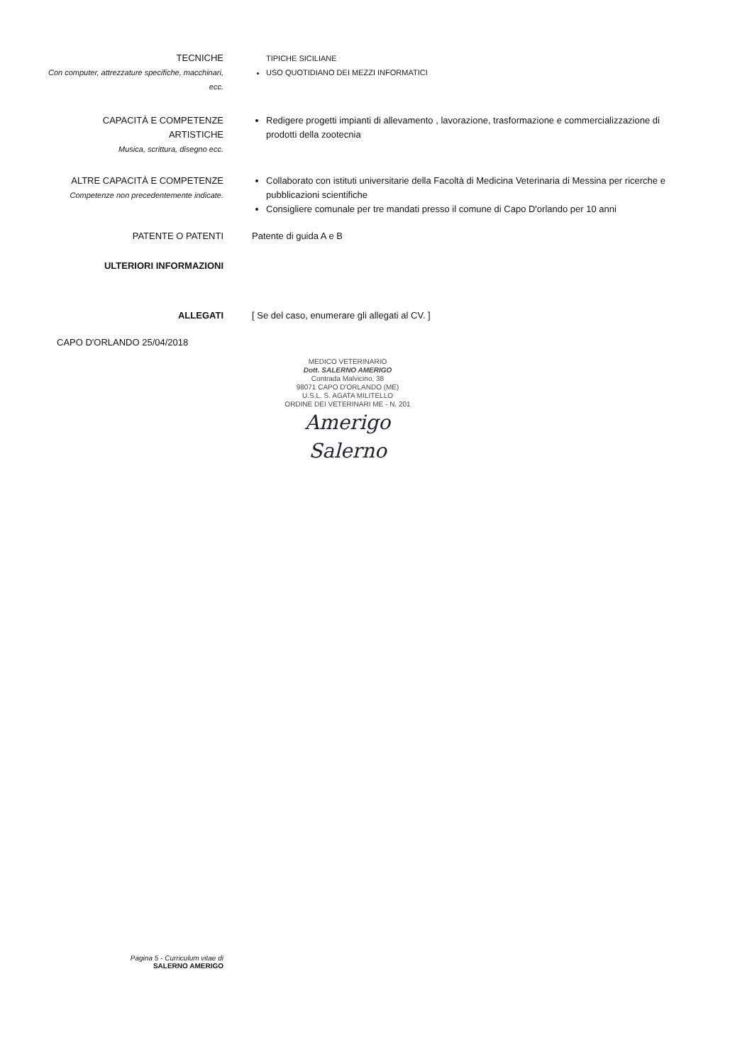TECNICHE
Con computer, attrezzature specifiche, macchinari, ecc.
TIPICHE SICILIANE
USO QUOTIDIANO DEI MEZZI INFORMATICI
CAPACITÀ E COMPETENZE
ARTISTICHE
Musica, scrittura, disegno ecc.
Redigere progetti impianti di allevamento , lavorazione, trasformazione e commercializzazione di prodotti della zootecnia
ALTRE CAPACITÀ E COMPETENZE
Competenze non precedentemente indicate.
Collaborato con istituti universitarie della Facoltà di Medicina Veterinaria di Messina per ricerche e pubblicazioni scientifiche
Consigliere comunale per tre mandati presso il comune di Capo D'orlando per 10 anni
PATENTE O PATENTI Patente di guida A e B
ULTERIORI INFORMAZIONI
ALLEGATI [ Se del caso, enumerare gli allegati al CV. ]
CAPO D'ORLANDO 25/04/2018
MEDICO VETERINARIO
Dott. SALERNO AMERIGO
Contrada Malvicino, 38
98071 CAPO D'ORLANDO (ME)
U.S.L. S. AGATA MILITELLO
ORDINE DEI VETERINARI ME - N. 201
Amerigo Salerno
Pagina 5 - Curriculum vitae di
SALERNO AMERIGO